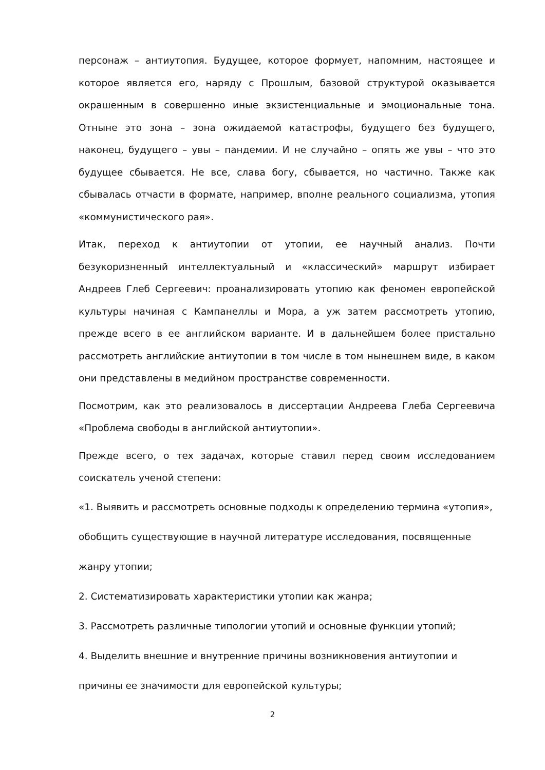персонаж – антиутопия. Будущее, которое формует, напомним, настоящее и которое является его, наряду с Прошлым, базовой структурой оказывается окрашенным в совершенно иные экзистенциальные и эмоциональные тона. Отныне это зона – зона ожидаемой катастрофы, будущего без будущего, наконец, будущего – увы – пандемии. И не случайно – опять же увы – что это будущее сбывается. Не все, слава богу, сбывается, но частично. Также как сбывалась отчасти в формате, например, вполне реального социализма, утопия «коммунистического рая».
Итак, переход к антиутопии от утопии, ее научный анализ. Почти безукоризненный интеллектуальный и «классический» маршрут избирает Андреев Глеб Сергеевич: проанализировать утопию как феномен европейской культуры начиная с Кампанеллы и Мора, а уж затем рассмотреть утопию, прежде всего в ее английском варианте. И в дальнейшем более пристально рассмотреть английские антиутопии в том числе в том нынешнем виде, в каком они представлены в медийном пространстве современности.
Посмотрим, как это реализовалось в диссертации Андреева Глеба Сергеевича «Проблема свободы в английской антиутопии».
Прежде всего, о тех задачах, которые ставил перед своим исследованием соискатель ученой степени:
«1. Выявить и рассмотреть основные подходы к определению термина «утопия»,
обобщить существующие в научной литературе исследования, посвященные
жанру утопии;
2. Систематизировать характеристики утопии как жанра;
3. Рассмотреть различные типологии утопий и основные функции утопий;
4. Выделить внешние и внутренние причины возникновения антиутопии и
причины ее значимости для европейской культуры;
2